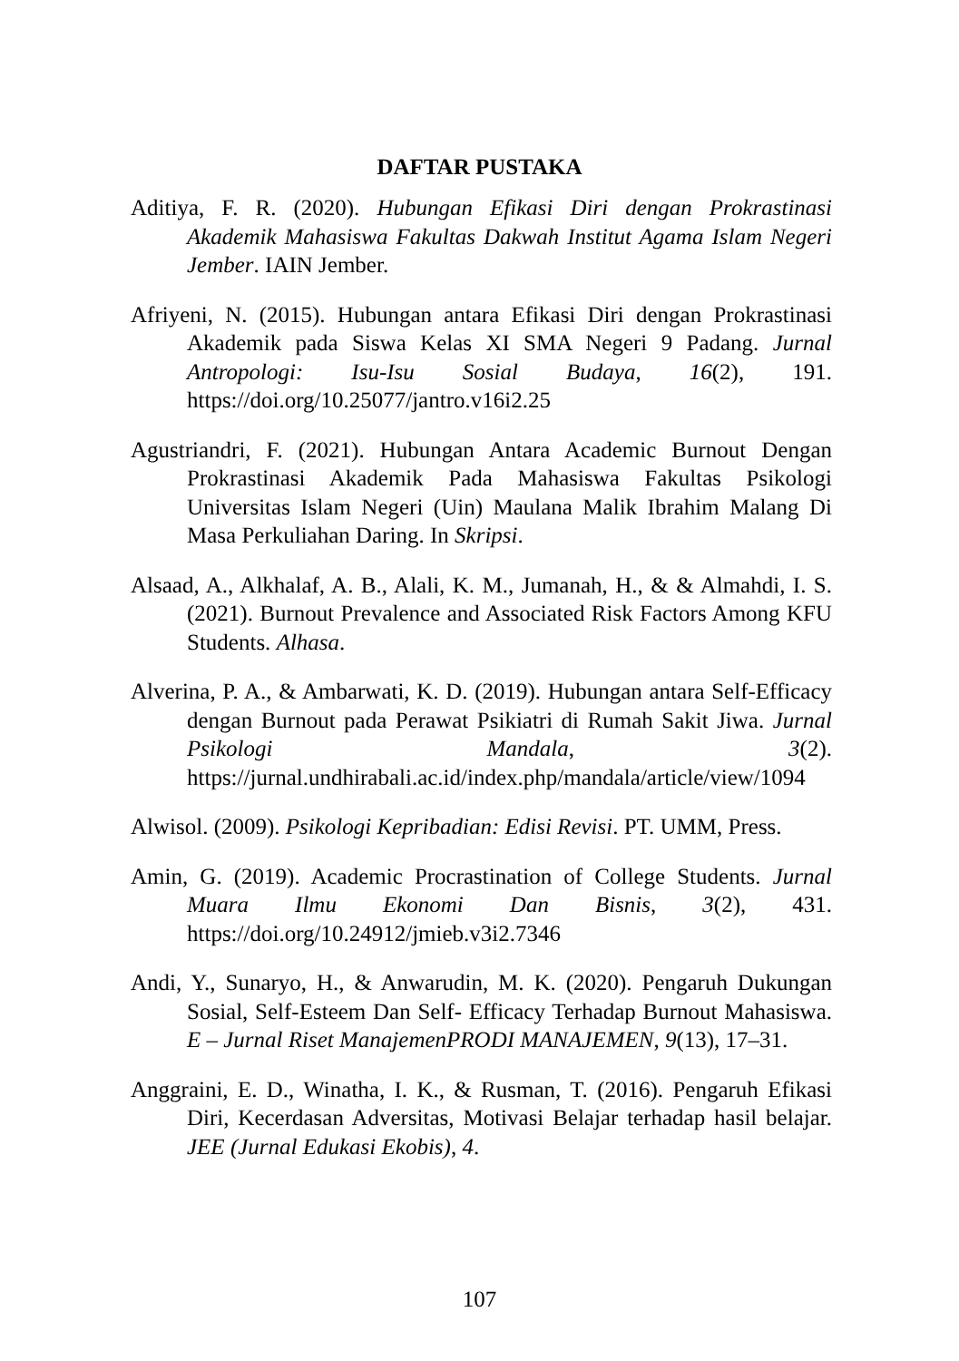DAFTAR PUSTAKA
Aditiya, F. R. (2020). Hubungan Efikasi Diri dengan Prokrastinasi Akademik Mahasiswa Fakultas Dakwah Institut Agama Islam Negeri Jember. IAIN Jember.
Afriyeni, N. (2015). Hubungan antara Efikasi Diri dengan Prokrastinasi Akademik pada Siswa Kelas XI SMA Negeri 9 Padang. Jurnal Antropologi: Isu-Isu Sosial Budaya, 16(2), 191. https://doi.org/10.25077/jantro.v16i2.25
Agustriandri, F. (2021). Hubungan Antara Academic Burnout Dengan Prokrastinasi Akademik Pada Mahasiswa Fakultas Psikologi Universitas Islam Negeri (Uin) Maulana Malik Ibrahim Malang Di Masa Perkuliahan Daring. In Skripsi.
Alsaad, A., Alkhalaf, A. B., Alali, K. M., Jumanah, H., & & Almahdi, I. S. (2021). Burnout Prevalence and Associated Risk Factors Among KFU Students. Alhasa.
Alverina, P. A., & Ambarwati, K. D. (2019). Hubungan antara Self-Efficacy dengan Burnout pada Perawat Psikiatri di Rumah Sakit Jiwa. Jurnal Psikologi Mandala, 3(2). https://jurnal.undhirabali.ac.id/index.php/mandala/article/view/1094
Alwisol. (2009). Psikologi Kepribadian: Edisi Revisi. PT. UMM, Press.
Amin, G. (2019). Academic Procrastination of College Students. Jurnal Muara Ilmu Ekonomi Dan Bisnis, 3(2), 431. https://doi.org/10.24912/jmieb.v3i2.7346
Andi, Y., Sunaryo, H., & Anwarudin, M. K. (2020). Pengaruh Dukungan Sosial, Self-Esteem Dan Self- Efficacy Terhadap Burnout Mahasiswa. E – Jurnal Riset ManajemenPRODI MANAJEMEN, 9(13), 17–31.
Anggraini, E. D., Winatha, I. K., & Rusman, T. (2016). Pengaruh Efikasi Diri, Kecerdasan Adversitas, Motivasi Belajar terhadap hasil belajar. JEE (Jurnal Edukasi Ekobis), 4.
107